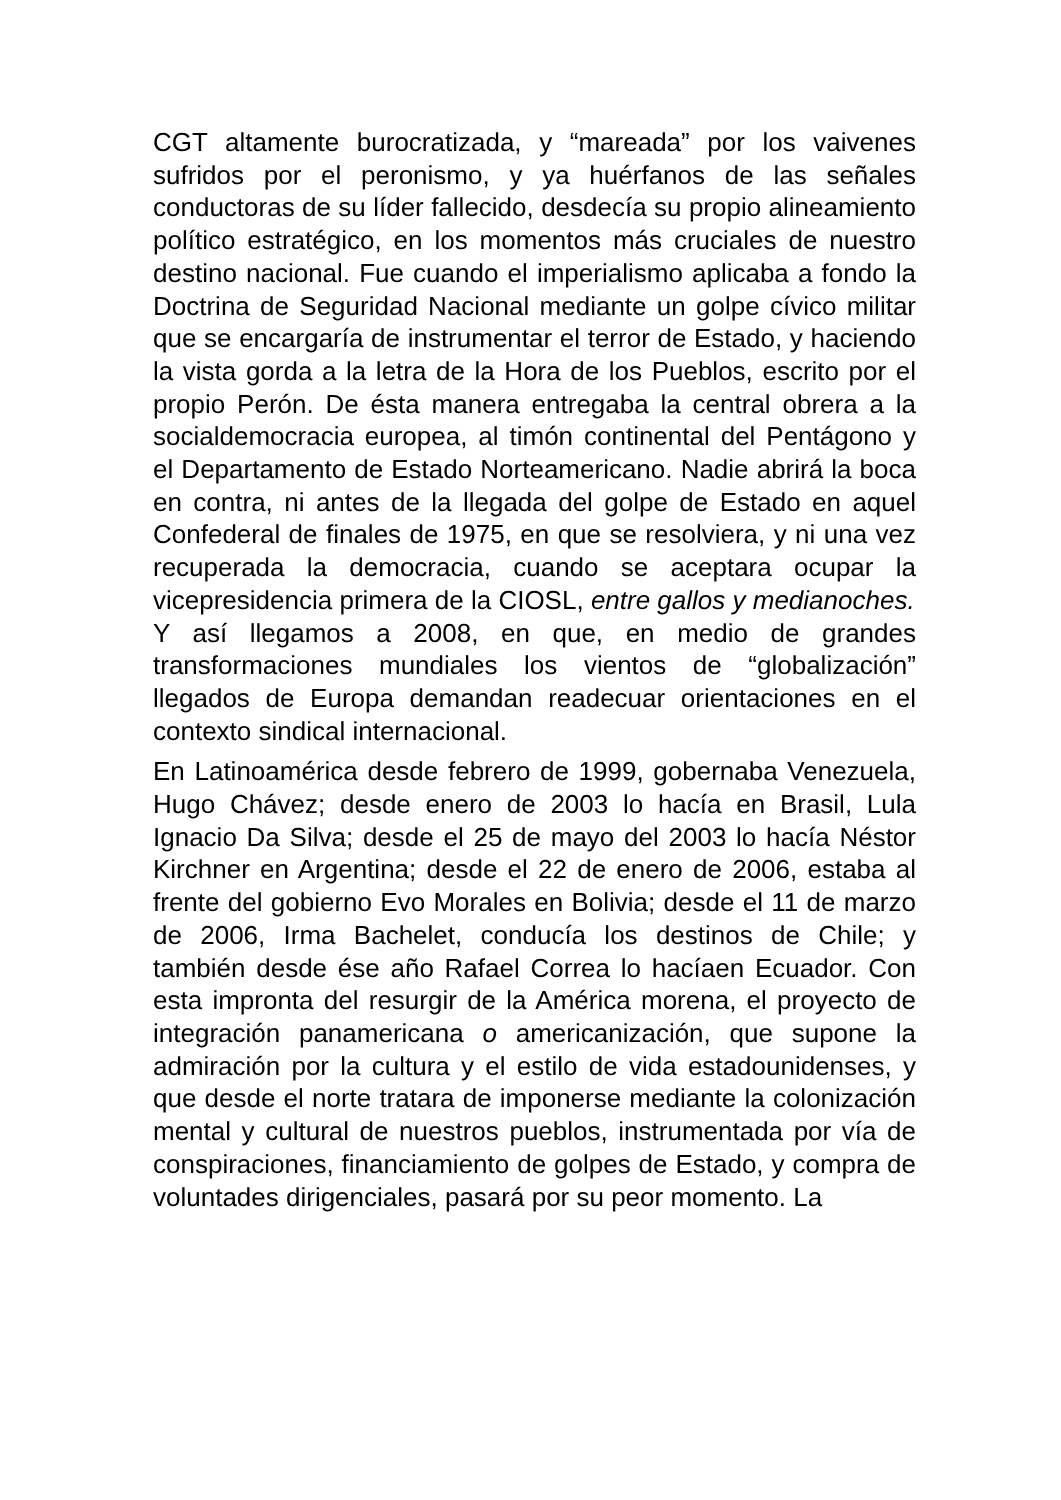CGT altamente burocratizada, y “mareada” por los vaivenes sufridos por el peronismo, y ya huérfanos de las señales conductoras de su líder fallecido, desdecía su propio alineamiento político estratégico, en los momentos más cruciales de nuestro destino nacional. Fue cuando el imperialismo aplicaba a fondo la Doctrina de Seguridad Nacional mediante un golpe cívico militar que se encargaría de instrumentar el terror de Estado, y haciendo la vista gorda a la letra de la Hora de los Pueblos, escrito por el propio Perón. De ésta manera entregaba la central obrera a la socialdemocracia europea, al timón continental del Pentágono y el Departamento de Estado Norteamericano. Nadie abrirá la boca en contra, ni antes de la llegada del golpe de Estado en aquel Confederal de finales de 1975, en que se resolviera, y ni una vez recuperada la democracia, cuando se aceptara ocupar la vicepresidencia primera de la CIOSL, entre gallos y medianoches.
Y así llegamos a 2008, en que, en medio de grandes transformaciones mundiales los vientos de “globalización” llegados de Europa demandan readecuar orientaciones en el contexto sindical internacional.
En Latinoamérica desde febrero de 1999, gobernaba Venezuela, Hugo Chávez; desde enero de 2003 lo hacía en Brasil, Lula Ignacio Da Silva; desde el 25 de mayo del 2003 lo hacía Néstor Kirchner en Argentina; desde el 22 de enero de 2006, estaba al frente del gobierno Evo Morales en Bolivia; desde el 11 de marzo de 2006, Irma Bachelet, conducía los destinos de Chile; y también desde ése año Rafael Correa lo hacíaen Ecuador. Con esta impronta del resurgir de la América morena, el proyecto de integración panamericana o americanización, que supone la admiración por la cultura y el estilo de vida estadounidenses, y que desde el norte tratara de imponerse mediante la colonización mental y cultural de nuestros pueblos, instrumentada por vía de conspiraciones, financiamiento de golpes de Estado, y compra de voluntades dirigenciales, pasará por su peor momento. La